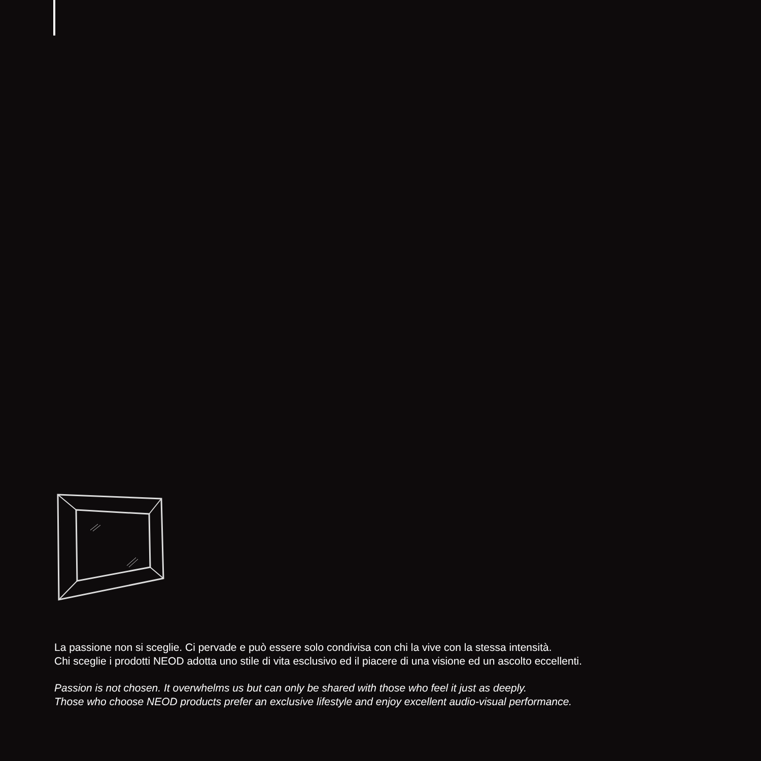La passione non si sceglie. Ci pervade e può essere solo condivisa con chi la vive con la stessa intensità.
Chi sceglie i prodotti NEOD adotta uno stile di vita esclusivo ed il piacere di una visione ed un ascolto eccellenti.
Passion is not chosen. It overwhelms us but can only be shared with those who feel it just as deeply.
Those who choose NEOD products prefer an exclusive lifestyle and enjoy excellent audio-visual performance.